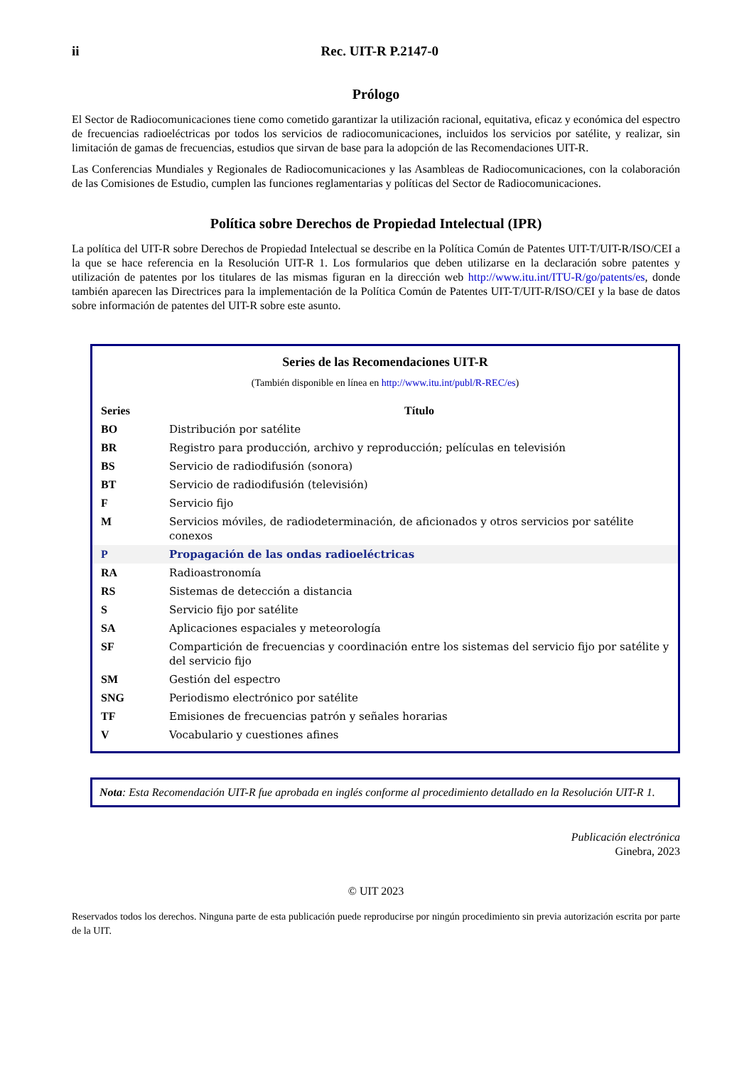ii Rec. UIT-R P.2147-0
Prólogo
El Sector de Radiocomunicaciones tiene como cometido garantizar la utilización racional, equitativa, eficaz y económica del espectro de frecuencias radioeléctricas por todos los servicios de radiocomunicaciones, incluidos los servicios por satélite, y realizar, sin limitación de gamas de frecuencias, estudios que sirvan de base para la adopción de las Recomendaciones UIT-R.
Las Conferencias Mundiales y Regionales de Radiocomunicaciones y las Asambleas de Radiocomunicaciones, con la colaboración de las Comisiones de Estudio, cumplen las funciones reglamentarias y políticas del Sector de Radiocomunicaciones.
Política sobre Derechos de Propiedad Intelectual (IPR)
La política del UIT-R sobre Derechos de Propiedad Intelectual se describe en la Política Común de Patentes UIT-T/UIT-R/ISO/CEI a la que se hace referencia en la Resolución UIT-R 1. Los formularios que deben utilizarse en la declaración sobre patentes y utilización de patentes por los titulares de las mismas figuran en la dirección web http://www.itu.int/ITU-R/go/patents/es, donde también aparecen las Directrices para la implementación de la Política Común de Patentes UIT-T/UIT-R/ISO/CEI y la base de datos sobre información de patentes del UIT-R sobre este asunto.
Series de las Recomendaciones UIT-R
(También disponible en línea en http://www.itu.int/publ/R-REC/es)
| Series | Título |
| --- | --- |
| BO | Distribución por satélite |
| BR | Registro para producción, archivo y reproducción; películas en televisión |
| BS | Servicio de radiodifusión (sonora) |
| BT | Servicio de radiodifusión (televisión) |
| F | Servicio fijo |
| M | Servicios móviles, de radiodeterminación, de aficionados y otros servicios por satélite conexos |
| P | Propagación de las ondas radioeléctricas |
| RA | Radioastronomía |
| RS | Sistemas de detección a distancia |
| S | Servicio fijo por satélite |
| SA | Aplicaciones espaciales y meteorología |
| SF | Compartición de frecuencias y coordinación entre los sistemas del servicio fijo por satélite y del servicio fijo |
| SM | Gestión del espectro |
| SNG | Periodismo electrónico por satélite |
| TF | Emisiones de frecuencias patrón y señales horarias |
| V | Vocabulario y cuestiones afines |
Nota: Esta Recomendación UIT-R fue aprobada en inglés conforme al procedimiento detallado en la Resolución UIT-R 1.
Publicación electrónica
Ginebra, 2023
© UIT 2023
Reservados todos los derechos. Ninguna parte de esta publicación puede reproducirse por ningún procedimiento sin previa autorización escrita por parte de la UIT.